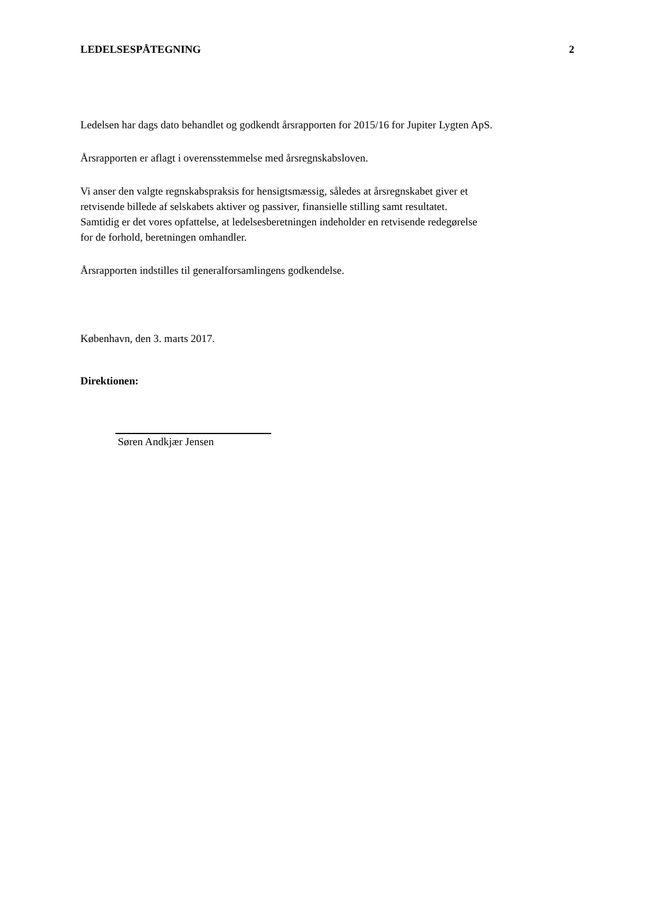LEDELSESPÅTEGNING 2
Ledelsen har dags dato behandlet og godkendt årsrapporten for 2015/16 for Jupiter Lygten ApS.
Årsrapporten er aflagt i overensstemmelse med årsregnskabsloven.
Vi anser den valgte regnskabspraksis for hensigtsmæssig, således at årsregnskabet giver et
retvisende billede af selskabets aktiver og passiver, finansielle stilling samt resultatet.
Samtidig er det vores opfattelse, at ledelsesberetningen indeholder en retvisende redegørelse
for de forhold, beretningen omhandler.
Årsrapporten indstilles til generalforsamlingens godkendelse.
København, den 3. marts 2017.
Direktionen:
Søren Andkjær Jensen